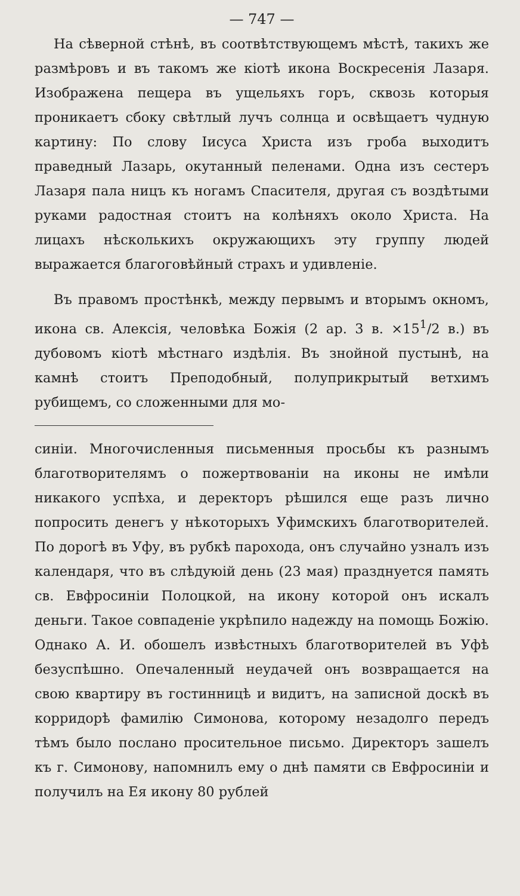— 747 —
На сѣверной стѣнѣ, въ соотвѣтствующемъ мѣстѣ, такихъ же размѣровъ и въ такомъ же кіотѣ икона Воскресенія Лазаря. Изображена пещера въ ущельяхъ горъ, сквозь которыя проникаетъ сбоку свѣтлый лучъ солнца и освѣщаетъ чудную картину: По слову Іисуса Христа изъ гроба выходитъ праведный Лазарь, окутанный пеленами. Одна изъ сестеръ Лазаря пала ницъ къ ногамъ Спасителя, другая съ воздѣтыми руками радостная стоитъ на колѣняхъ около Христа. На лицахъ нѣсколькихъ окружающихъ эту группу людей выражается благоговѣйный страхъ и удивленіе.
Въ правомъ простѣнкѣ, между первымъ и вторымъ окномъ, икона св. Алексія, человѣка Божія (2 ар. 3 в. ×15<sup>1</sup>/2 в.) въ дубовомъ кіотѣ мѣстнаго издѣлія. Въ знойной пустынѣ, на камнѣ стоитъ Преподобный, полуприкрытый ветхимъ рубищемъ, со сложенными для мо-
синіи. Многочисленныя письменныя просьбы къ разнымъ благотворителямъ о пожертвованіи на иконы не имѣли никакого успѣха, и деректоръ рѣшился еще разъ лично попросить денегъ у нѣкоторыхъ Уфимскихъ благотворителей. По дорогѣ въ Уфу, въ рубкѣ парохода, онъ случайно узналъ изъ календаря, что въ слѣдуюій день (23 мая) празднуется память св. Евфросиніи Полоцкой, на икону которой онъ искалъ деньги. Такое совпаденіе укрѣпило надежду на помощь Божію. Однако А. И. обошелъ извѣстныхъ благотворителей въ Уфѣ безуспѣшно. Опечаленный неудачей онъ возвращается на свою квартиру въ гостинницѣ и видитъ, на записной доскѣ въ корридорѣ фамилію Симонова, которому незадолго передъ тѣмъ было послано просительное письмо. Директоръ зашелъ къ г. Симонову, напомнилъ ему о днѣ памяти св Евфросиніи и получилъ на Ея икону 80 рублей